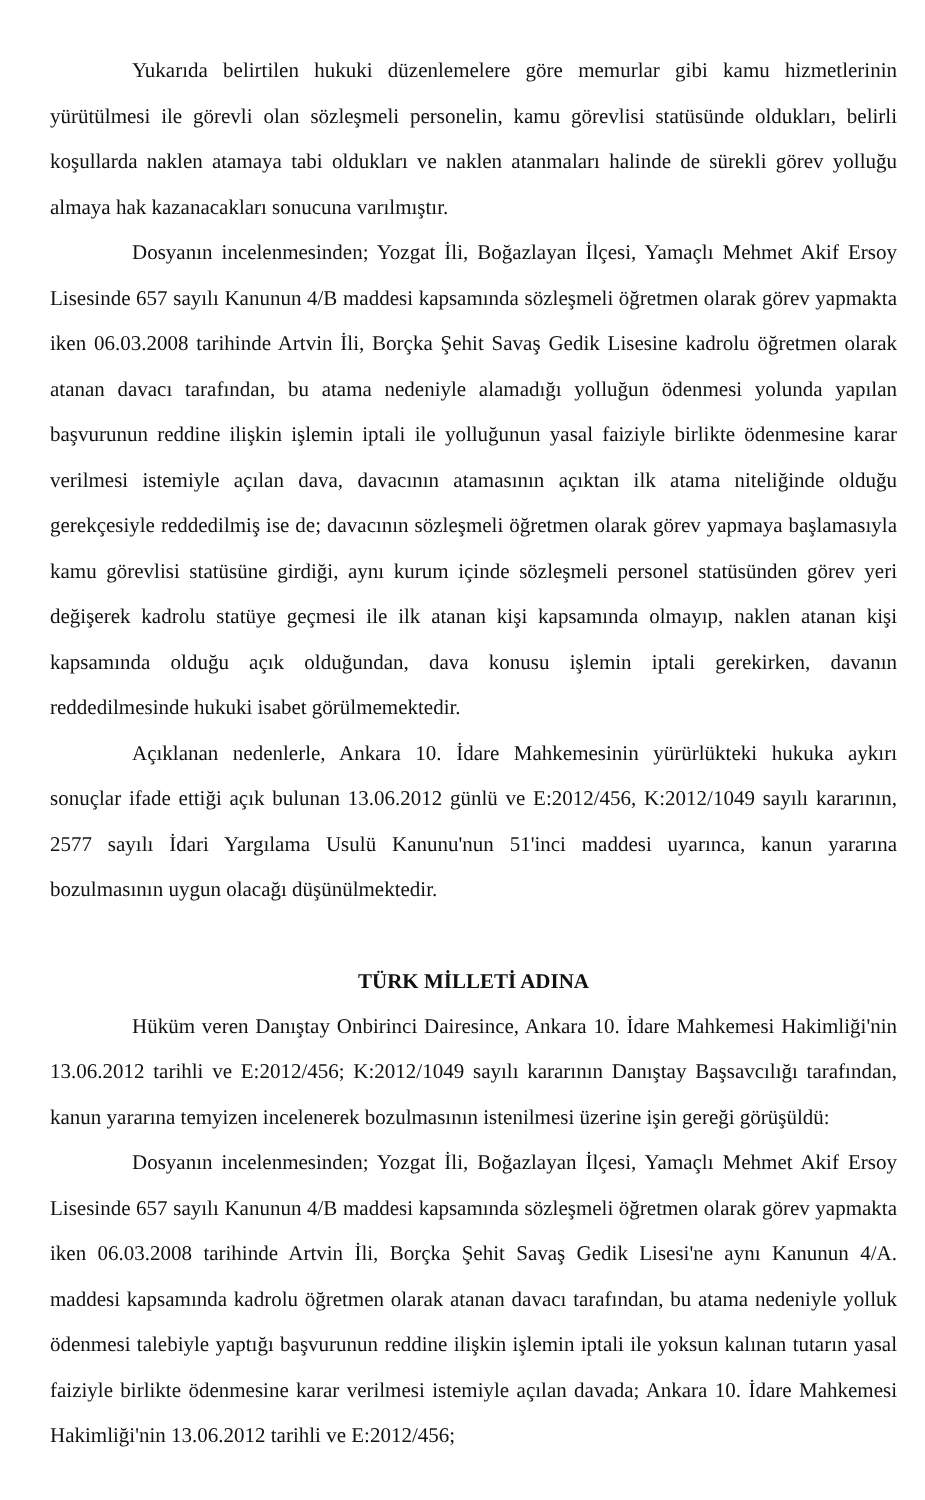Yukarıda belirtilen hukuki düzenlemelere göre memurlar gibi kamu hizmetlerinin yürütülmesi ile görevli olan sözleşmeli personelin, kamu görevlisi statüsünde oldukları, belirli koşullarda naklen atamaya tabi oldukları ve naklen atanmaları halinde de sürekli görev yolluğu almaya hak kazanacakları sonucuna varılmıştır.
Dosyanın incelenmesinden; Yozgat İli, Boğazlayan İlçesi, Yamaçlı Mehmet Akif Ersoy Lisesinde 657 sayılı Kanunun 4/B maddesi kapsamında sözleşmeli öğretmen olarak görev yapmakta iken 06.03.2008 tarihinde Artvin İli, Borçka Şehit Savaş Gedik Lisesine kadrolu öğretmen olarak atanan davacı tarafından, bu atama nedeniyle alamadığı yolluğun ödenmesi yolunda yapılan başvurunun reddine ilişkin işlemin iptali ile yolluğunun yasal faiziyle birlikte ödenmesine karar verilmesi istemiyle açılan dava, davacının atamasının açıktan ilk atama niteliğinde olduğu gerekçesiyle reddedilmiş ise de; davacının sözleşmeli öğretmen olarak görev yapmaya başlamasıyla kamu görevlisi statüsüne girdiği, aynı kurum içinde sözleşmeli personel statüsünden görev yeri değişerek kadrolu statüye geçmesi ile ilk atanan kişi kapsamında olmayıp, naklen atanan kişi kapsamında olduğu açık olduğundan, dava konusu işlemin iptali gerekirken, davanın reddedilmesinde hukuki isabet görülmemektedir.
Açıklanan nedenlerle, Ankara 10. İdare Mahkemesinin yürürlükteki hukuka aykırı sonuçlar ifade ettiği açık bulunan 13.06.2012 günlü ve E:2012/456, K:2012/1049 sayılı kararının, 2577 sayılı İdari Yargılama Usulü Kanunu'nun 51'inci maddesi uyarınca, kanun yararına bozulmasının uygun olacağı düşünülmektedir.
TÜRK MİLLETİ ADINA
Hüküm veren Danıştay Onbirinci Dairesince, Ankara 10. İdare Mahkemesi Hakimliği'nin 13.06.2012 tarihli ve E:2012/456; K:2012/1049 sayılı kararının Danıştay Başsavcılığı tarafından, kanun yararına temyizen incelenerek bozulmasının istenilmesi üzerine işin gereği görüşüldü:
Dosyanın incelenmesinden; Yozgat İli, Boğazlayan İlçesi, Yamaçlı Mehmet Akif Ersoy Lisesinde 657 sayılı Kanunun 4/B maddesi kapsamında sözleşmeli öğretmen olarak görev yapmakta iken 06.03.2008 tarihinde Artvin İli, Borçka Şehit Savaş Gedik Lisesi'ne aynı Kanunun 4/A. maddesi kapsamında kadrolu öğretmen olarak atanan davacı tarafından, bu atama nedeniyle yolluk ödenmesi talebiyle yaptığı başvurunun reddine ilişkin işlemin iptali ile yoksun kalınan tutarın yasal faiziyle birlikte ödenmesine karar verilmesi istemiyle açılan davada; Ankara 10. İdare Mahkemesi Hakimliği'nin 13.06.2012 tarihli ve E:2012/456;